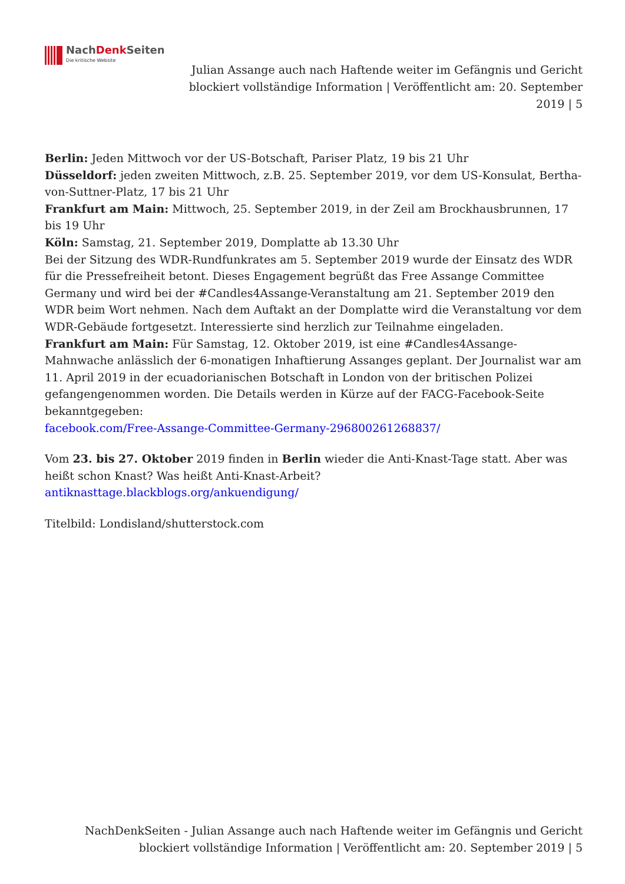NachDenk Seiten
Die kritische Website
Julian Assange auch nach Haftende weiter im Gefängnis und Gericht blockiert vollständige Information | Veröffentlicht am: 20. September 2019 | 5
Berlin: Jeden Mittwoch vor der US-Botschaft, Pariser Platz, 19 bis 21 Uhr
Düsseldorf: jeden zweiten Mittwoch, z.B. 25. September 2019, vor dem US-Konsulat, Bertha-von-Suttner-Platz, 17 bis 21 Uhr
Frankfurt am Main: Mittwoch, 25. September 2019, in der Zeil am Brockhausbrunnen, 17 bis 19 Uhr
Köln: Samstag, 21. September 2019, Domplatte ab 13.30 Uhr
Bei der Sitzung des WDR-Rundfunkrates am 5. September 2019 wurde der Einsatz des WDR für die Pressefreiheit betont. Dieses Engagement begrüßt das Free Assange Committee Germany und wird bei der #Candles4Assange-Veranstaltung am 21. September 2019 den WDR beim Wort nehmen. Nach dem Auftakt an der Domplatte wird die Veranstaltung vor dem WDR-Gebäude fortgesetzt. Interessierte sind herzlich zur Teilnahme eingeladen.
Frankfurt am Main: Für Samstag, 12. Oktober 2019, ist eine #Candles4Assange-Mahnwache anlässlich der 6-monatigen Inhaftierung Assanges geplant. Der Journalist war am 11. April 2019 in der ecuadorianischen Botschaft in London von der britischen Polizei gefangengenommen worden. Die Details werden in Kürze auf der FACG-Facebook-Seite bekanntgegeben:
facebook.com/Free-Assange-Committee-Germany-296800261268837/
Vom 23. bis 27. Oktober 2019 finden in Berlin wieder die Anti-Knast-Tage statt. Aber was heißt schon Knast? Was heißt Anti-Knast-Arbeit?
antiknasttage.blackblogs.org/ankuendigung/
Titelbild: Londisland/shutterstock.com
NachDenkSeiten - Julian Assange auch nach Haftende weiter im Gefängnis und Gericht blockiert vollständige Information | Veröffentlicht am: 20. September 2019 | 5